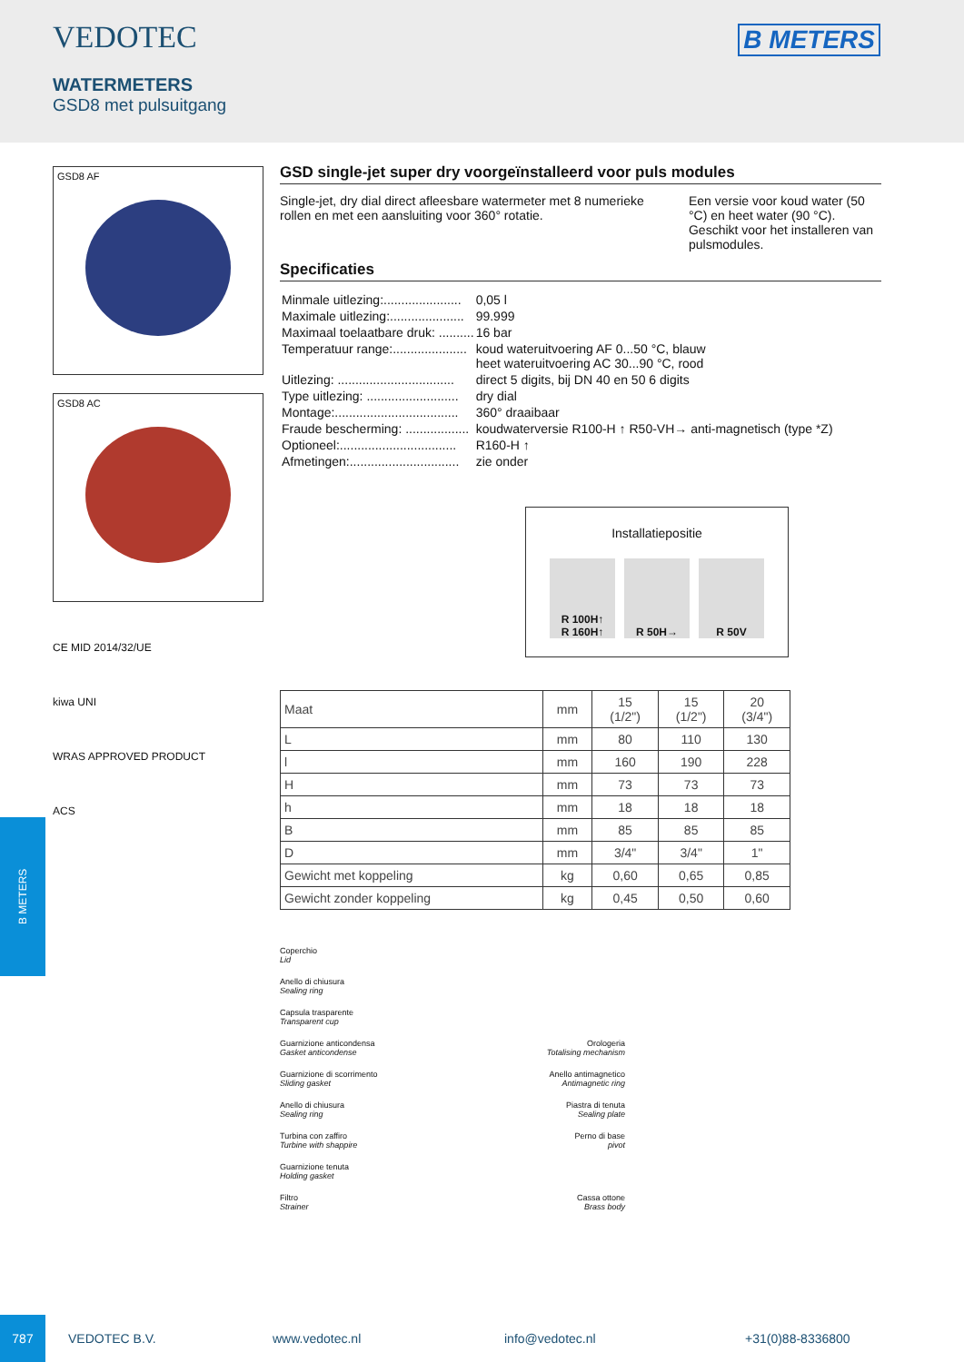VEDOTEC
B METERS
WATERMETERS
GSD8 met pulsuitgang
GSD8 AF
GSD8 AC
CE MID 2014/32/UE
kiwa UNI
WRAS APPROVED PRODUCT
ACS
GSD single-jet super dry voorgeïnstalleerd voor puls modules
Single-jet, dry dial direct afleesbare watermeter met 8 numerieke rollen en met een aansluiting voor 360° rotatie.
Een versie voor koud water (50 °C) en heet water (90 °C).
Geschikt voor het installeren van pulsmodules.
Specificaties
| Minmale uitlezing:...................... | 0,05 l |
| Maximale uitlezing:..................... | 99.999 |
| Maximaal toelaatbare druk: .......... | 16 bar |
| Temperatuur range:..................... | koud wateruitvoering AF 0...50 °C, blauw heet wateruitvoering AC 30...90 °C, rood |
| Uitlezing: ................................. | direct 5 digits, bij DN 40 en 50 6 digits |
| Type uitlezing: .......................... | dry dial |
| Montage:................................... | 360° draaibaar |
| Fraude bescherming: .................. | koudwaterversie R100-H ↑ R50-VH→ anti-magnetisch (type *Z) |
| Optioneel:................................. | R160-H ↑ |
| Afmetingen:............................... | zie onder |
Installatiepositie
R 100H↑
R 160H↑
R 50H→ R 50V
| Maat | mm | 15 (1/2") | 15 (1/2") | 20 (3/4") |
| --- | --- | --- | --- | --- |
| L | mm | 80 | 110 | 130 |
| l | mm | 160 | 190 | 228 |
| H | mm | 73 | 73 | 73 |
| h | mm | 18 | 18 | 18 |
| B | mm | 85 | 85 | 85 |
| D | mm | 3/4" | 3/4" | 1" |
| Gewicht met koppeling | kg | 0,60 | 0,65 | 0,85 |
| Gewicht zonder koppeling | kg | 0,45 | 0,50 | 0,60 |
Coperchio
Lid
Anello di chiusura
Sealing ring
Capsula trasparente
Transparent cup
Guarnizione anticondensa
Gasket anticondense
Orologeria
Totalising mechanism
Guarnizione di scorrimento
Sliding gasket
Anello antimagnetico
Antimagnetic ring
Anello di chiusura
Sealing ring
Piastra di tenuta
Sealing plate
Turbina con zaffiro
Turbine with shappire
Perno di base
pivot
Guarnizione tenuta
Holding gasket
Filtro
Strainer
Cassa ottone
Brass body
B METERS
787
VEDOTEC B.V. www.vedotec.nl info@vedotec.nl +31(0)88-8336800